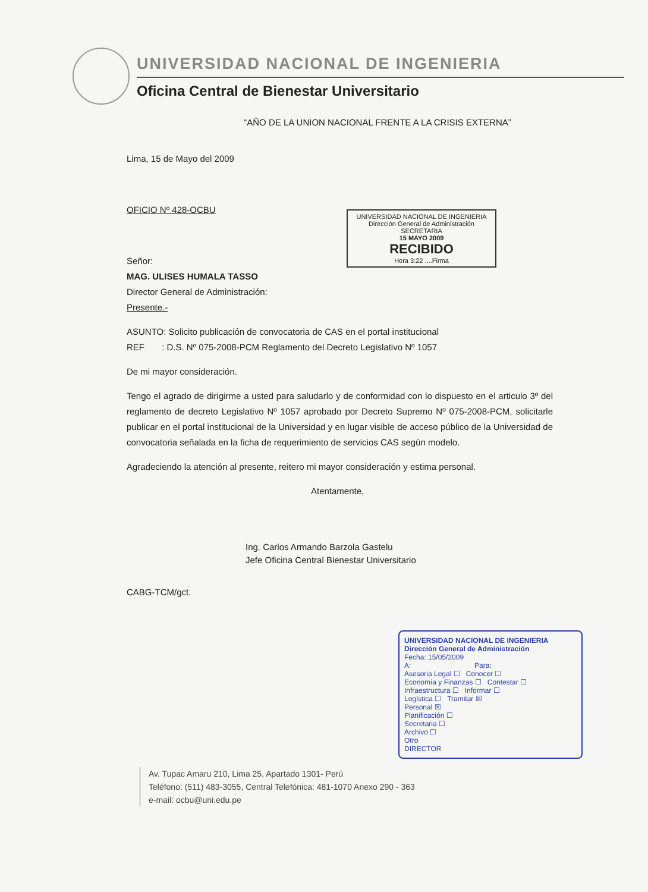UNIVERSIDAD NACIONAL DE INGENIERIA
Oficina Central de Bienestar Universitario
“AÑO DE LA UNION NACIONAL FRENTE A LA CRISIS EXTERNA”
UNIVERSIDAD NACIONAL DE INGENIERIA
Dirección General de Administración
SECRETARIA
15 MAYO 2009
RECIBIDO
Hora 3:22 ....Firma
Lima, 15 de Mayo del 2009
OFICIO Nº 428-OCBU
Señor:
MAG. ULISES HUMALA TASSO
Director General de Administración:
Presente.-
ASUNTO: Solicito publicación de convocatoria de CAS en el portal institucional
REF : D.S. Nº 075-2008-PCM Reglamento del Decreto Legislativo Nº 1057
De mi mayor consideración.
Tengo el agrado de dirigirme a usted para saludarlo y de conformidad con lo dispuesto en el articulo 3º del reglamento de decreto Legislativo Nº 1057 aprobado por Decreto Supremo Nº 075-2008-PCM, solicitarle publicar en el portal institucional de la Universidad y en lugar visible de acceso público de la Universidad de convocatoria señalada en la ficha de requerimiento de servicios CAS según modelo.
Agradeciendo la atención al presente, reitero mi mayor consideración y estima personal.
Atentamente,
Ing. Carlos Armando Barzola Gastelu
Jefe Oficina Central Bienestar Universitario
CABG-TCM/gct.
UNIVERSIDAD NACIONAL DE INGENIERIA
Dirección General de Administración
Fecha: 15/05/2009
A: Para:
Asesoria Legal ☐ Conocer ☐
Economía y Finanzas ☐ Contestar ☐
Infraestructura ☐ Informar ☐
Logística ☐ Tramitar ☒
Personal ☒
Planificación ☐
Secretaria ☐
Archivo ☐
Otro
DIRECTOR
Av. Tupac Amaru 210, Lima 25, Apartado 1301- Perú
Teléfono: (511) 483-3055, Central Telefónica: 481-1070 Anexo 290 - 363
e-mail: ocbu@uni.edu.pe